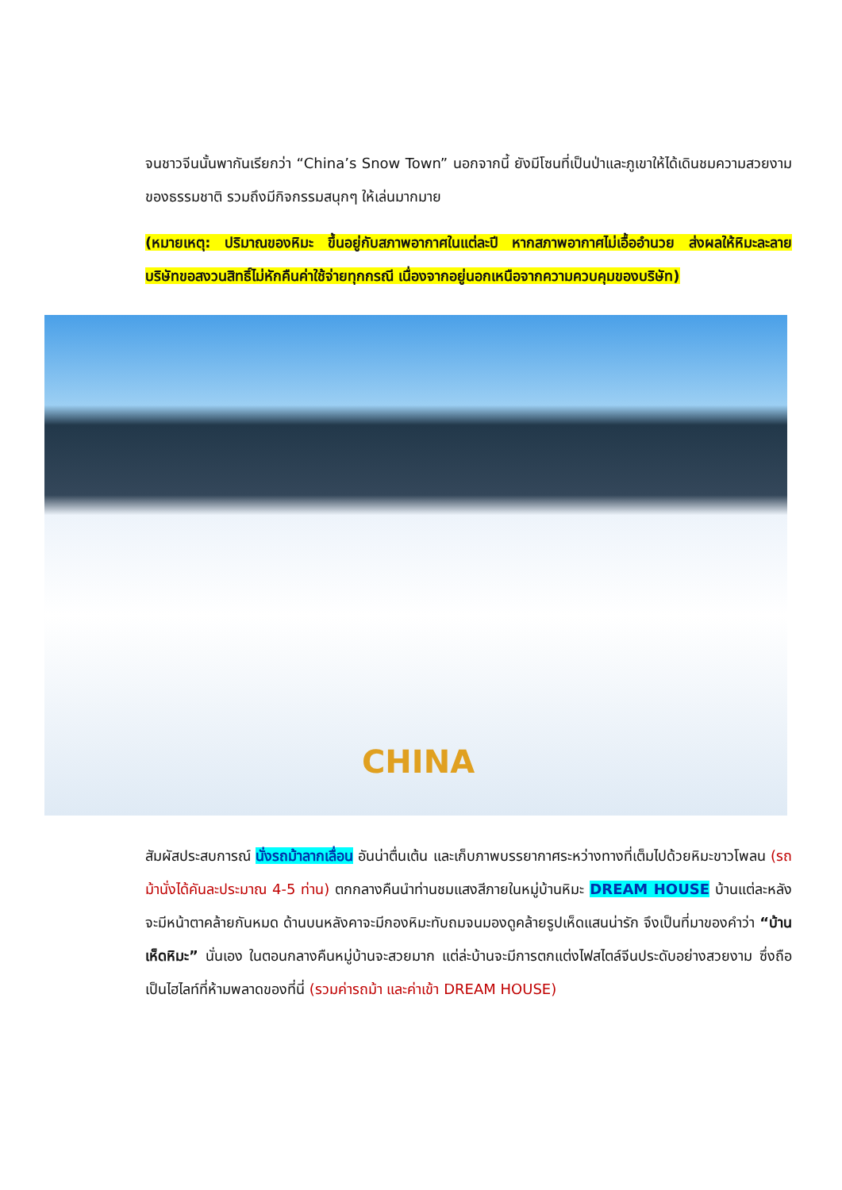จนชาวจีนนั้นพากันเรียกว่า “China’s Snow Town” นอกจากนี้ ยังมีโซนที่เป็นป่าและภูเขาให้ได้เดินชมความสวยงามของธรรมชาติ รวมถึงมีกิจกรรมสนุกๆ ให้เล่นมากมาย
(หมายเหตุ: ปริมาณของหิมะ ขึ้นอยู่กับสภาพอากาศในแต่ละปี หากสภาพอากาศไม่เอื้ออำนวย ส่งผลให้หิมะละลาย บริษัทขอสงวนสิทธิ์ไม่หักคืนค่าใช้จ่ายทุกกรณี เนื่องจากอยู่นอกเหนือจากความควบคุมของบริษัท)
CHINA
สัมผัสประสบการณ์ นั่งรถม้าลากเลื่อน อันน่าตื่นเต้น และเก็บภาพบรรยากาศระหว่างทางที่เต็มไปด้วยหิมะขาวโพลน (รถม้านั่งได้คันละประมาณ 4-5 ท่าน) ตกกลางคืนนำท่านชมแสงสีภายในหมู่บ้านหิมะ DREAM HOUSE บ้านแต่ละหลังจะมีหน้าตาคล้ายกันหมด ด้านบนหลังคาจะมีกองหิมะทับถมจนมองดูคล้ายรูปเห็ดแสนน่ารัก จึงเป็นที่มาของคำว่า “บ้านเห็ดหิมะ” นั่นเอง ในตอนกลางคืนหมู่บ้านจะสวยมาก แต่ล่ะบ้านจะมีการตกแต่งไฟสไตล์จีนประดับอย่างสวยงาม ซึ่งถือเป็นไฮไลท์ที่ห้ามพลาดของที่นี่ (รวมค่ารถม้า และค่าเข้า DREAM HOUSE)